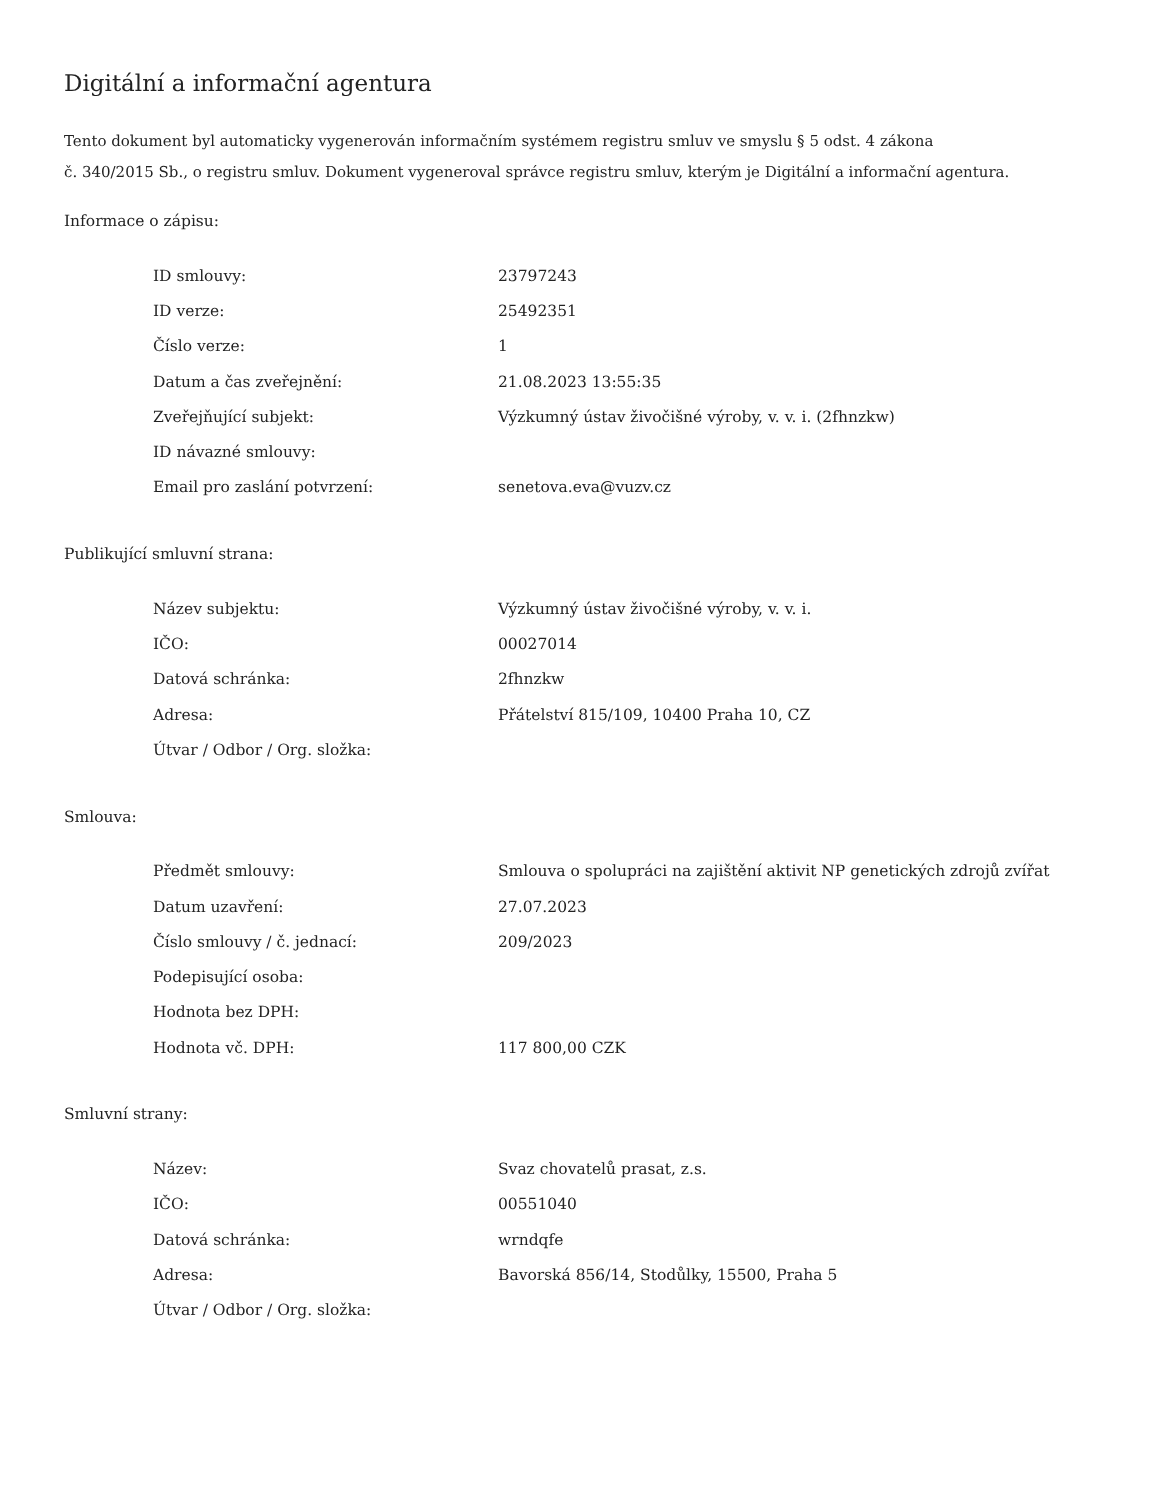Digitální a informační agentura
Tento dokument byl automaticky vygenerován informačním systémem registru smluv ve smyslu § 5 odst. 4 zákona
č. 340/2015 Sb., o registru smluv. Dokument vygeneroval správce registru smluv, kterým je Digitální a informační agentura.
Informace o zápisu:
| ID smlouvy: | 23797243 |
| ID verze: | 25492351 |
| Číslo verze: | 1 |
| Datum a čas zveřejnění: | 21.08.2023 13:55:35 |
| Zveřejňující subjekt: | Výzkumný ústav živočišné výroby, v. v. i. (2fhnzkw) |
| ID návazné smlouvy: | |
| Email pro zaslání potvrzení: | senetova.eva@vuzv.cz |
Publikující smluvní strana:
| Název subjektu: | Výzkumný ústav živočišné výroby, v. v. i. |
| IČO: | 00027014 |
| Datová schránka: | 2fhnzkw |
| Adresa: | Přátelství 815/109, 10400 Praha 10, CZ |
| Útvar / Odbor / Org. složka: | |
Smlouva:
| Předmět smlouvy: | Smlouva o spolupráci na zajištění aktivit NP genetických zdrojů zvířat |
| Datum uzavření: | 27.07.2023 |
| Číslo smlouvy / č. jednací: | 209/2023 |
| Podepisující osoba: | |
| Hodnota bez DPH: | |
| Hodnota vč. DPH: | 117 800,00 CZK |
Smluvní strany:
| Název: | Svaz chovatelů prasat, z.s. |
| IČO: | 00551040 |
| Datová schránka: | wrndqfe |
| Adresa: | Bavorská 856/14, Stodůlky, 15500, Praha 5 |
| Útvar / Odbor / Org. složka: | |